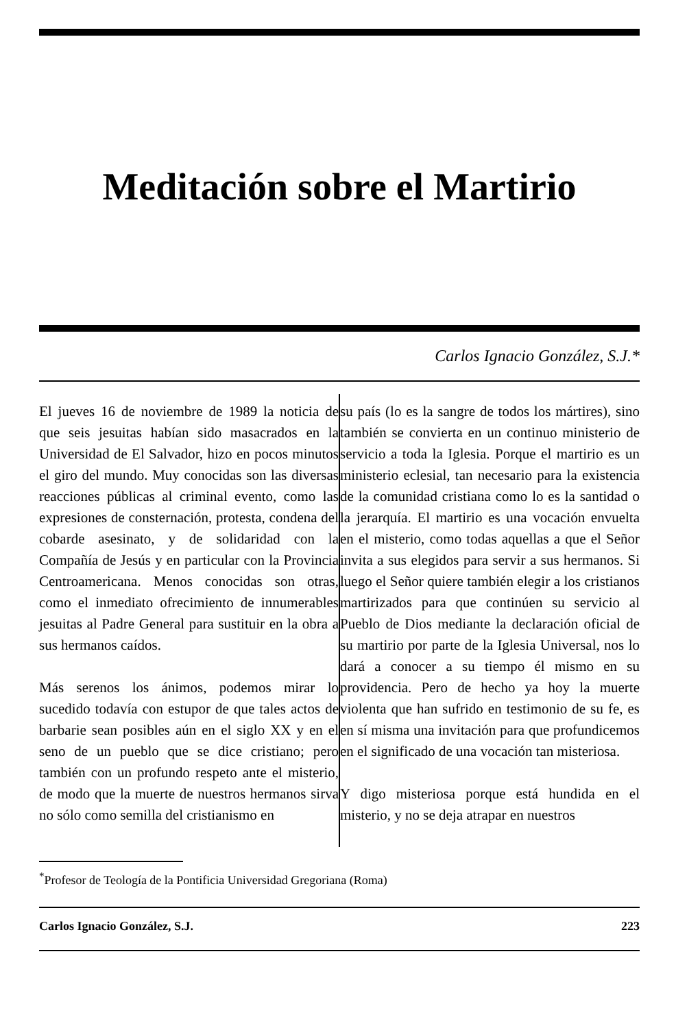Meditación sobre el Martirio
Carlos Ignacio González, S.J.*
El jueves 16 de noviembre de 1989 la noticia de que seis jesuitas habían sido masacrados en la Universidad de El Salvador, hizo en pocos minutos el giro del mundo. Muy conocidas son las diversas reacciones públicas al criminal evento, como las expresiones de consternación, protesta, condena del cobarde asesinato, y de solidaridad con la Compañía de Jesús y en particular con la Provincia Centroamericana. Menos conocidas son otras, como el inmediato ofrecimiento de innumerables jesuitas al Padre General para sustituir en la obra a sus hermanos caídos.
Más serenos los ánimos, podemos mirar lo sucedido todavía con estupor de que tales actos de barbarie sean posibles aún en el siglo XX y en el seno de un pueblo que se dice cristiano; pero también con un profundo respeto ante el misterio, de modo que la muerte de nuestros hermanos sirva no sólo como semilla del cristianismo en
su país (lo es la sangre de todos los mártires), sino también se convierta en un continuo ministerio de servicio a toda la Iglesia. Porque el martirio es un ministerio eclesial, tan necesario para la existencia de la comunidad cristiana como lo es la santidad o la jerarquía. El martirio es una vocación envuelta en el misterio, como todas aquellas a que el Señor invita a sus elegidos para servir a sus hermanos. Si luego el Señor quiere también elegir a los cristianos martirizados para que continúen su servicio al Pueblo de Dios mediante la declaración oficial de su martirio por parte de la Iglesia Universal, nos lo dará a conocer a su tiempo él mismo en su providencia. Pero de hecho ya hoy la muerte violenta que han sufrido en testimonio de su fe, es en sí misma una invitación para que profundicemos en el significado de una vocación tan misteriosa.
Y digo misteriosa porque está hundida en el misterio, y no se deja atrapar en nuestros
<sup>*</sup> Profesor de Teología de la Pontificia Universidad Gregoriana (Roma)
Carlos Ignacio González, S.J. 223